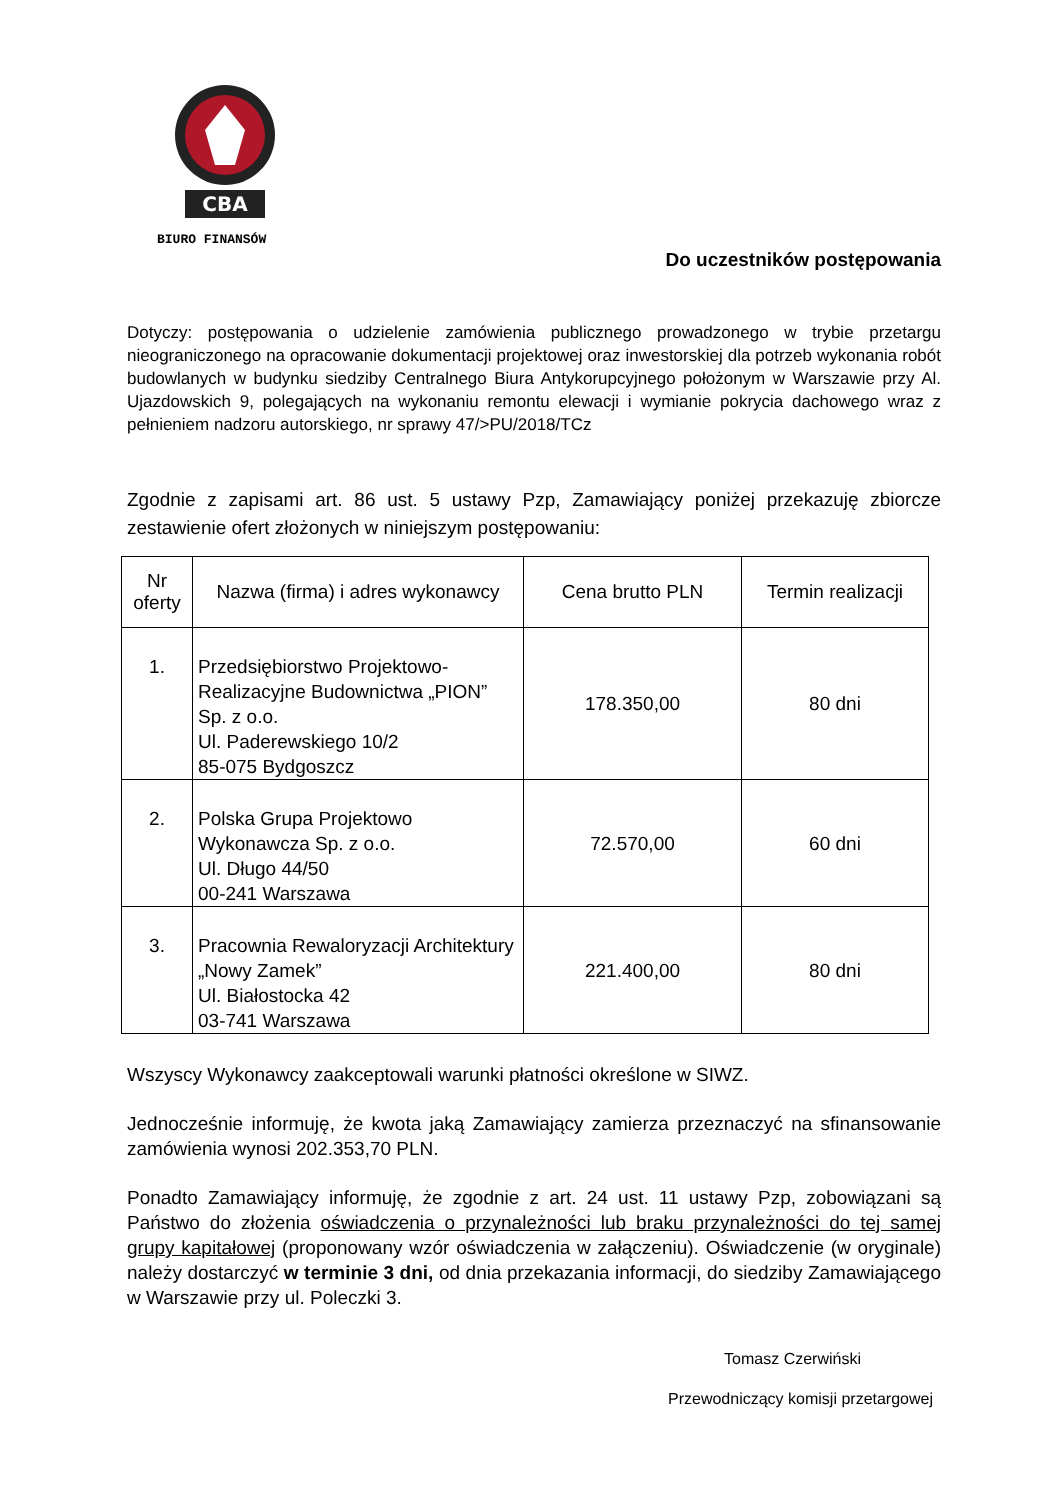CBA
BIURO FINANSÓW
Do uczestników postępowania
Dotyczy: postępowania o udzielenie zamówienia publicznego prowadzonego w trybie przetargu nieograniczonego na opracowanie dokumentacji projektowej oraz inwestorskiej dla potrzeb wykonania robót budowlanych w budynku siedziby Centralnego Biura Antykorupcyjnego położonym w Warszawie przy Al. Ujazdowskich 9, polegających na wykonaniu remontu elewacji i wymianie pokrycia dachowego wraz z pełnieniem nadzoru autorskiego, nr sprawy 47/>PU/2018/TCz
Zgodnie z zapisami art. 86 ust. 5 ustawy Pzp, Zamawiający poniżej przekazuję zbiorcze zestawienie ofert złożonych w niniejszym postępowaniu:
| Nr oferty | Nazwa (firma) i adres wykonawcy | Cena brutto PLN | Termin realizacji |
| --- | --- | --- | --- |
| 1. | Przedsiębiorstwo Projektowo-Realizacyjne Budownictwa „PION” Sp. z o.o. Ul. Paderewskiego 10/2 85-075 Bydgoszcz | 178.350,00 | 80 dni |
| 2. | Polska Grupa Projektowo Wykonawcza Sp. z o.o. Ul. Długo 44/50 00-241 Warszawa | 72.570,00 | 60 dni |
| 3. | Pracownia Rewaloryzacji Architektury „Nowy Zamek” Ul. Białostocka 42 03-741 Warszawa | 221.400,00 | 80 dni |
Wszyscy Wykonawcy zaakceptowali warunki płatności określone w SIWZ.
Jednocześnie informuję, że kwota jaką Zamawiający zamierza przeznaczyć na sfinansowanie zamówienia wynosi 202.353,70 PLN.
Ponadto Zamawiający informuję, że zgodnie z art. 24 ust. 11 ustawy Pzp, zobowiązani są Państwo do złożenia oświadczenia o przynależności lub braku przynależności do tej samej grupy kapitałowej (proponowany wzór oświadczenia w załączeniu). Oświadczenie (w oryginale) należy dostarczyć w terminie 3 dni, od dnia przekazania informacji, do siedziby Zamawiającego w Warszawie przy ul. Poleczki 3.
Tomasz Czerwiński
Przewodniczący komisji przetargowej